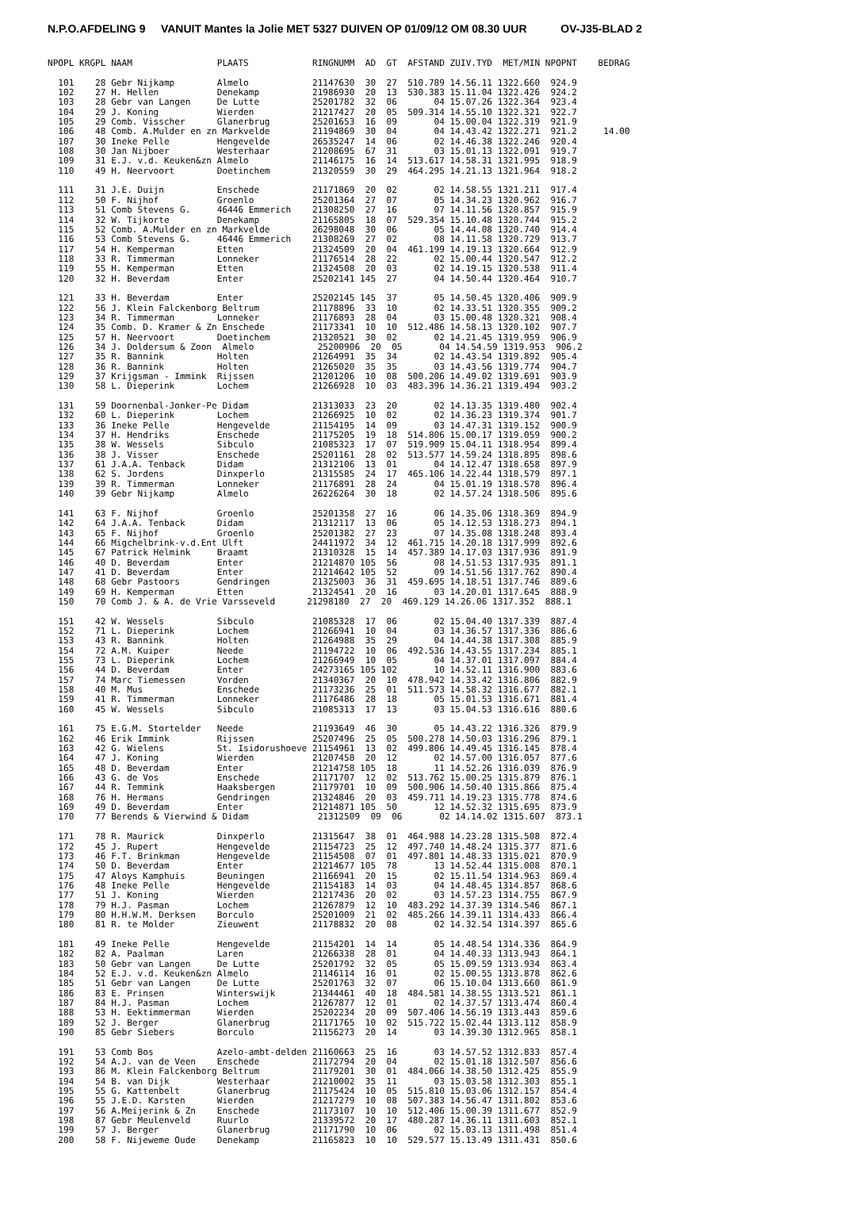N.P.O.AFDELING 9 VANUIT Mantes la Jolie MET 5327 DUIVEN OP 01/09/12 OM 08.30 UUR OV-J35-BLAD 2
NPOPL KRGPL NAAM                PLAATS            RINGNUMM  AD  GT  AFSTAND ZUIV.TYD  MET/MIN NPOPNT    BEDRAG

  101    28 Gebr Nijkamp        Almelo            21147630  30  27  510.789 14.56.11 1322.660  924.9
  102    27 H. Hellen           Denekamp          21986930  20  13  530.383 15.11.04 1322.426  924.2
  103    28 Gebr van Langen     De Lutte          25201782  32  06       04 15.07.26 1322.364  923.4
  104    29 J. Koning           Wierden           21217427  20  05  509.314 14.55.10 1322.321  922.7
  105    29 Comb. Visscher      Glanerbrug        25201653  16  09       04 15.00.04 1322.319  921.9
  106    48 Comb. A.Mulder en zn Markvelde        21194869  30  04       04 14.43.42 1322.271  921.2     14.00
  107    30 Ineke Pelle         Hengevelde        26535247  14  06       02 14.46.38 1322.246  920.4
  108    30 Jan Nijboer         Westerhaar        21208695  67  31       03 15.01.13 1322.091  919.7
  109    31 E.J. v.d. Keuken&zn Almelo            21146175  16  14  513.617 14.58.31 1321.995  918.9
  110    49 H. Neervoort        Doetinchem        21320559  30  29  464.295 14.21.13 1321.964  918.2

  111    31 J.E. Duijn          Enschede          21171869  20  02       02 14.58.55 1321.211  917.4
  112    50 F. Nijhof           Groenlo           25201364  27  07       05 14.34.23 1320.962  916.7
  113    51 Comb Stevens G.     46446 Emmerich    21308250  27  16       07 14.11.56 1320.857  915.9
  114    32 W. Tijkorte         Denekamp          21165805  18  07  529.354 15.10.48 1320.744  915.2
  115    52 Comb. A.Mulder en zn Markvelde        26298048  30  06       05 14.44.08 1320.740  914.4
  116    53 Comb Stevens G.     46446 Emmerich    21308269  27  02       08 14.11.58 1320.729  913.7
  117    54 H. Kemperman        Etten             21324509  20  04  461.199 14.19.13 1320.664  912.9
  118    33 R. Timmerman        Lonneker          21176514  28  22       02 15.00.44 1320.547  912.2
  119    55 H. Kemperman        Etten             21324508  20  03       02 14.19.15 1320.538  911.4
  120    32 H. Beverdam         Enter             25202141 145  27       04 14.50.44 1320.464  910.7

  121    33 H. Beverdam         Enter             25202145 145  37       05 14.50.45 1320.406  909.9
  122    56 J. Klein Falckenborg Beltrum          21178896  33  10       02 14.33.51 1320.355  909.2
  123    34 R. Timmerman        Lonneker          21176893  28  04       03 15.00.48 1320.321  908.4
  124    35 Comb. D. Kramer & Zn Enschede         21173341  10  10  512.486 14.58.13 1320.102  907.7
  125    57 H. Neervoort        Doetinchem        21320521  30  02       02 14.21.45 1319.959  906.9
  126    34 J. Doldersum & Zoon  Almelo            25200906  20  05       04 14.54.59 1319.953  906.2
  127    35 R. Bannink          Holten            21264991  35  34       02 14.43.54 1319.892  905.4
  128    36 R. Bannink          Holten            21265020  35  35       03 14.43.56 1319.774  904.7
  129    37 Krijgsman - Immink  Rijssen           21201206  10  08  500.206 14.49.02 1319.691  903.9
  130    58 L. Dieperink        Lochem            21266928  10  03  483.396 14.36.21 1319.494  903.2

  131    59 Doornenbal-Jonker-Pe Didam            21313033  23  20       02 14.13.35 1319.480  902.4
  132    60 L. Dieperink        Lochem            21266925  10  02       02 14.36.23 1319.374  901.7
  133    36 Ineke Pelle         Hengevelde        21154195  14  09       03 14.47.31 1319.152  900.9
  134    37 H. Hendriks         Enschede          21175205  19  18  514.806 15.00.17 1319.059  900.2
  135    38 W. Wessels          Sibculo           21085323  17  07  519.909 15.04.11 1318.954  899.4
  136    38 J. Visser           Enschede          25201161  28  02  513.577 14.59.24 1318.895  898.6
  137    61 J.A.A. Tenback      Didam             21312106  13  01       04 14.12.47 1318.658  897.9
  138    62 S. Jordens          Dinxperlo         21315585  24  17  465.106 14.22.44 1318.579  897.1
  139    39 R. Timmerman        Lonneker          21176891  28  24       04 15.01.19 1318.578  896.4
  140    39 Gebr Nijkamp        Almelo            26226264  30  18       02 14.57.24 1318.506  895.6

  141    63 F. Nijhof           Groenlo           25201358  27  16       06 14.35.06 1318.369  894.9
  142    64 J.A.A. Tenback      Didam             21312117  13  06       05 14.12.53 1318.273  894.1
  143    65 F. Nijhof           Groenlo           25201382  27  23       07 14.35.08 1318.248  893.4
  144    66 Migchelbrink-v.d.Ent Ulft             24411972  34  12  461.715 14.20.18 1317.999  892.6
  145    67 Patrick Helmink     Braamt            21310328  15  14  457.389 14.17.03 1317.936  891.9
  146    40 D. Beverdam         Enter             21214870 105  56       08 14.51.53 1317.935  891.1
  147    41 D. Beverdam         Enter             21214642 105  52       09 14.51.56 1317.762  890.4
  148    68 Gebr Pastoors       Gendringen        21325003  36  31  459.695 14.18.51 1317.746  889.6
  149    69 H. Kemperman        Etten             21324541  20  16       03 14.20.01 1317.645  888.9
  150    70 Comb J. & A. de Vrie Varsseveld      21298180  27  20  469.129 14.26.06 1317.352  888.1

  151    42 W. Wessels          Sibculo           21085328  17  06       02 15.04.40 1317.339  887.4
  152    71 L. Dieperink        Lochem            21266941  10  04       03 14.36.57 1317.336  886.6
  153    43 R. Bannink          Holten            21264988  35  29       04 14.44.38 1317.308  885.9
  154    72 A.M. Kuiper         Neede             21194722  10  06  492.536 14.43.55 1317.234  885.1
  155    73 L. Dieperink        Lochem            21266949  10  05       04 14.37.01 1317.097  884.4
  156    44 D. Beverdam         Enter             24273165 105 102       10 14.52.11 1316.900  883.6
  157    74 Marc Tiemessen      Vorden            21340367  20  10  478.942 14.33.42 1316.806  882.9
  158    40 M. Mus              Enschede          21173236  25  01  511.573 14.58.32 1316.677  882.1
  159    41 R. Timmerman        Lonneker          21176486  28  18       05 15.01.53 1316.671  881.4
  160    45 W. Wessels          Sibculo           21085313  17  13       03 15.04.53 1316.616  880.6

  161    75 E.G.M. Stortelder   Neede             21193649  46  30       05 14.43.22 1316.326  879.9
  162    46 Erik Immink         Rijssen           25207496  25  05  500.278 14.50.03 1316.296  879.1
  163    42 G. Wielens          St. Isidorushoeve 21154961  13  02  499.806 14.49.45 1316.145  878.4
  164    47 J. Koning           Wierden           21207458  20  12       02 14.57.00 1316.057  877.6
  165    48 D. Beverdam         Enter             21214758 105  18       11 14.52.26 1316.039  876.9
  166    43 G. de Vos           Enschede          21171707  12  02  513.762 15.00.25 1315.879  876.1
  167    44 R. Temmink          Haaksbergen       21179701  10  09  500.906 14.50.40 1315.866  875.4
  168    76 H. Hermans          Gendringen        21324846  20  03  459.711 14.19.23 1315.778  874.6
  169    49 D. Beverdam         Enter             21214871 105  50       12 14.52.32 1315.695  873.9
  170    77 Berends & Vierwind & Didam             21312509  09  06       02 14.14.02 1315.607  873.1

  171    78 R. Maurick          Dinxperlo         21315647  38  01  464.988 14.23.28 1315.508  872.4
  172    45 J. Rupert           Hengevelde        21154723  25  12  497.740 14.48.24 1315.377  871.6
  173    46 F.T. Brinkman       Hengevelde        21154508  07  01  497.801 14.48.33 1315.021  870.9
  174    50 D. Beverdam         Enter             21214677 105  78       13 14.52.44 1315.008  870.1
  175    47 Aloys Kamphuis      Beuningen         21166941  20  15       02 15.11.54 1314.963  869.4
  176    48 Ineke Pelle         Hengevelde        21154183  14  03       04 14.48.45 1314.857  868.6
  177    51 J. Koning           Wierden           21217436  20  02       03 14.57.23 1314.755  867.9
  178    79 H.J. Pasman         Lochem            21267879  12  10  483.292 14.37.39 1314.546  867.1
  179    80 H.H.W.M. Derksen    Borculo           25201009  21  02  485.266 14.39.11 1314.433  866.4
  180    81 R. te Molder        Zieuwent          21178832  20  08       02 14.32.54 1314.397  865.6

  181    49 Ineke Pelle         Hengevelde        21154201  14  14       05 14.48.54 1314.336  864.9
  182    82 A. Paalman          Laren             21266338  28  01       04 14.40.33 1313.943  864.1
  183    50 Gebr van Langen     De Lutte          25201792  32  05       05 15.09.59 1313.934  863.4
  184    52 E.J. v.d. Keuken&zn Almelo            21146114  16  01       02 15.00.55 1313.878  862.6
  185    51 Gebr van Langen     De Lutte          25201763  32  07       06 15.10.04 1313.660  861.9
  186    83 E. Prinsen          Winterswijk       21344461  40  18  484.581 14.38.55 1313.521  861.1
  187    84 H.J. Pasman         Lochem            21267877  12  01       02 14.37.57 1313.474  860.4
  188    53 H. Eektimmerman     Wierden           25202234  20  09  507.406 14.56.19 1313.443  859.6
  189    52 J. Berger           Glanerbrug        21171765  10  02  515.722 15.02.44 1313.112  858.9
  190    85 Gebr Siebers        Borculo           21156273  20  14       03 14.39.30 1312.965  858.1

  191    53 Comb Bos            Azelo-ambt-delden 21160663  25  16       03 14.57.52 1312.833  857.4
  192    54 A.J. van de Veen    Enschede          21172794  20  04       02 15.01.18 1312.507  856.6
  193    86 M. Klein Falckenborg Beltrum          21179201  30  01  484.066 14.38.50 1312.425  855.9
  194    54 B. van Dijk         Westerhaar        21210002  35  11       03 15.03.58 1312.303  855.1
  195    55 G. Kattenbelt       Glanerbrug        21175424  10  05  515.810 15.03.06 1312.157  854.4
  196    55 J.E.D. Karsten      Wierden           21217279  10  08  507.383 14.56.47 1311.802  853.6
  197    56 A.Meijerink & Zn    Enschede          21173107  10  10  512.406 15.00.39 1311.677  852.9
  198    87 Gebr Meulenveld     Ruurlo            21339572  20  17  480.287 14.36.11 1311.603  852.1
  199    57 J. Berger           Glanerbrug        21171790  10  06       02 15.03.13 1311.498  851.4
  200    58 F. Nijeweme Oude    Denekamp          21165823  10  10  529.577 15.13.49 1311.431  850.6